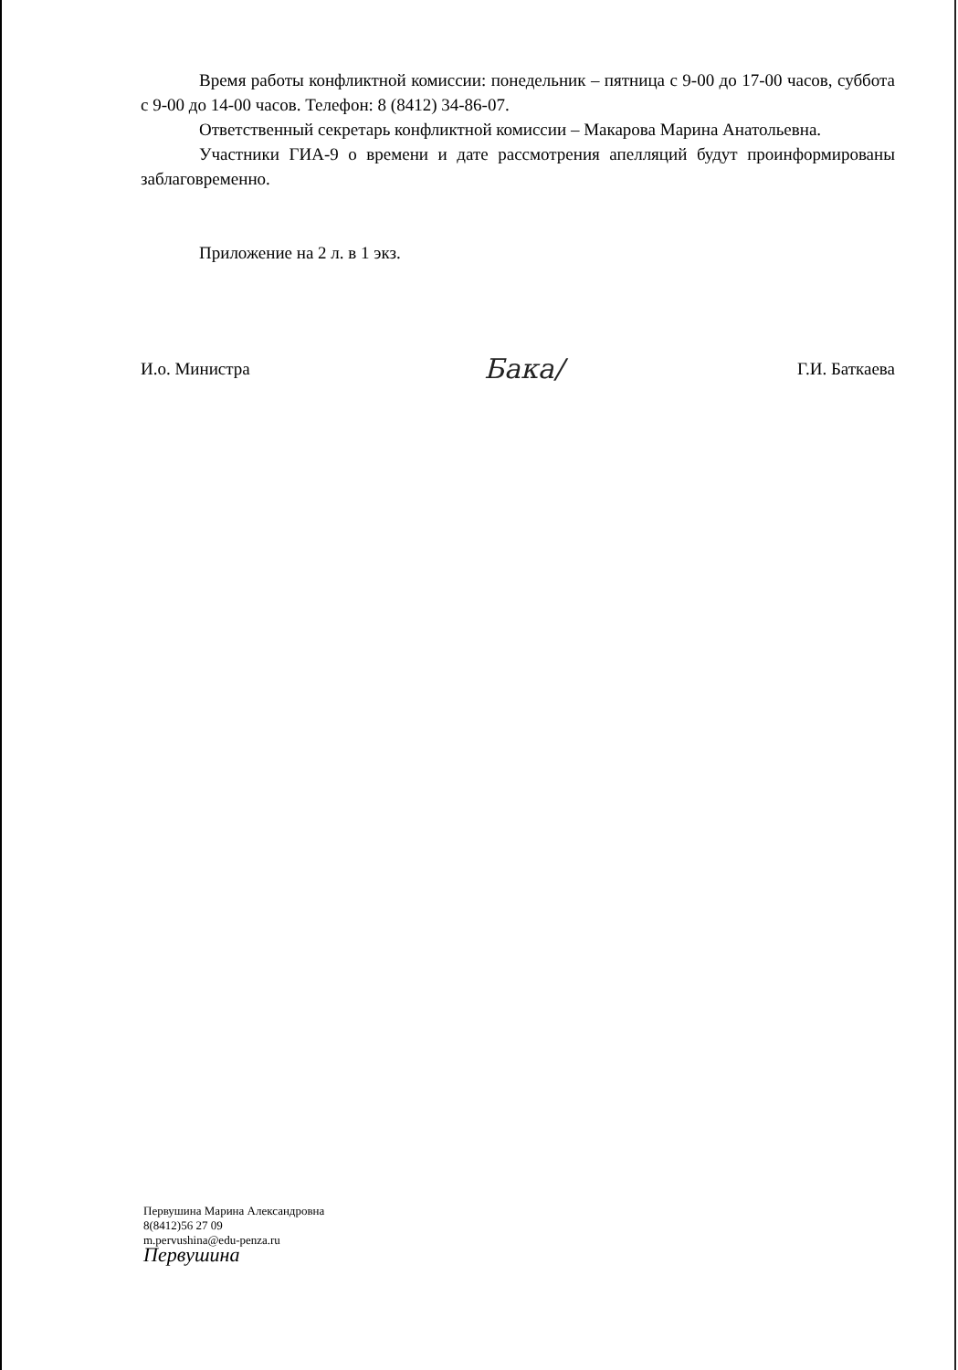Время работы конфликтной комиссии: понедельник – пятница с 9-00 до 17-00 часов, суббота с 9-00 до 14-00 часов. Телефон: 8 (8412) 34-86-07.
Ответственный секретарь конфликтной комиссии – Макарова Марина Анатольевна.
Участники ГИА-9 о времени и дате рассмотрения апелляций будут проинформированы заблаговременно.
Приложение на 2 л. в 1 экз.
И.о. Министра Бакa/ Г.И. Баткаева
Первушина Марина Александровна
8(8412)56 27 09
m.pervushina@edu-penza.ru
Первушина